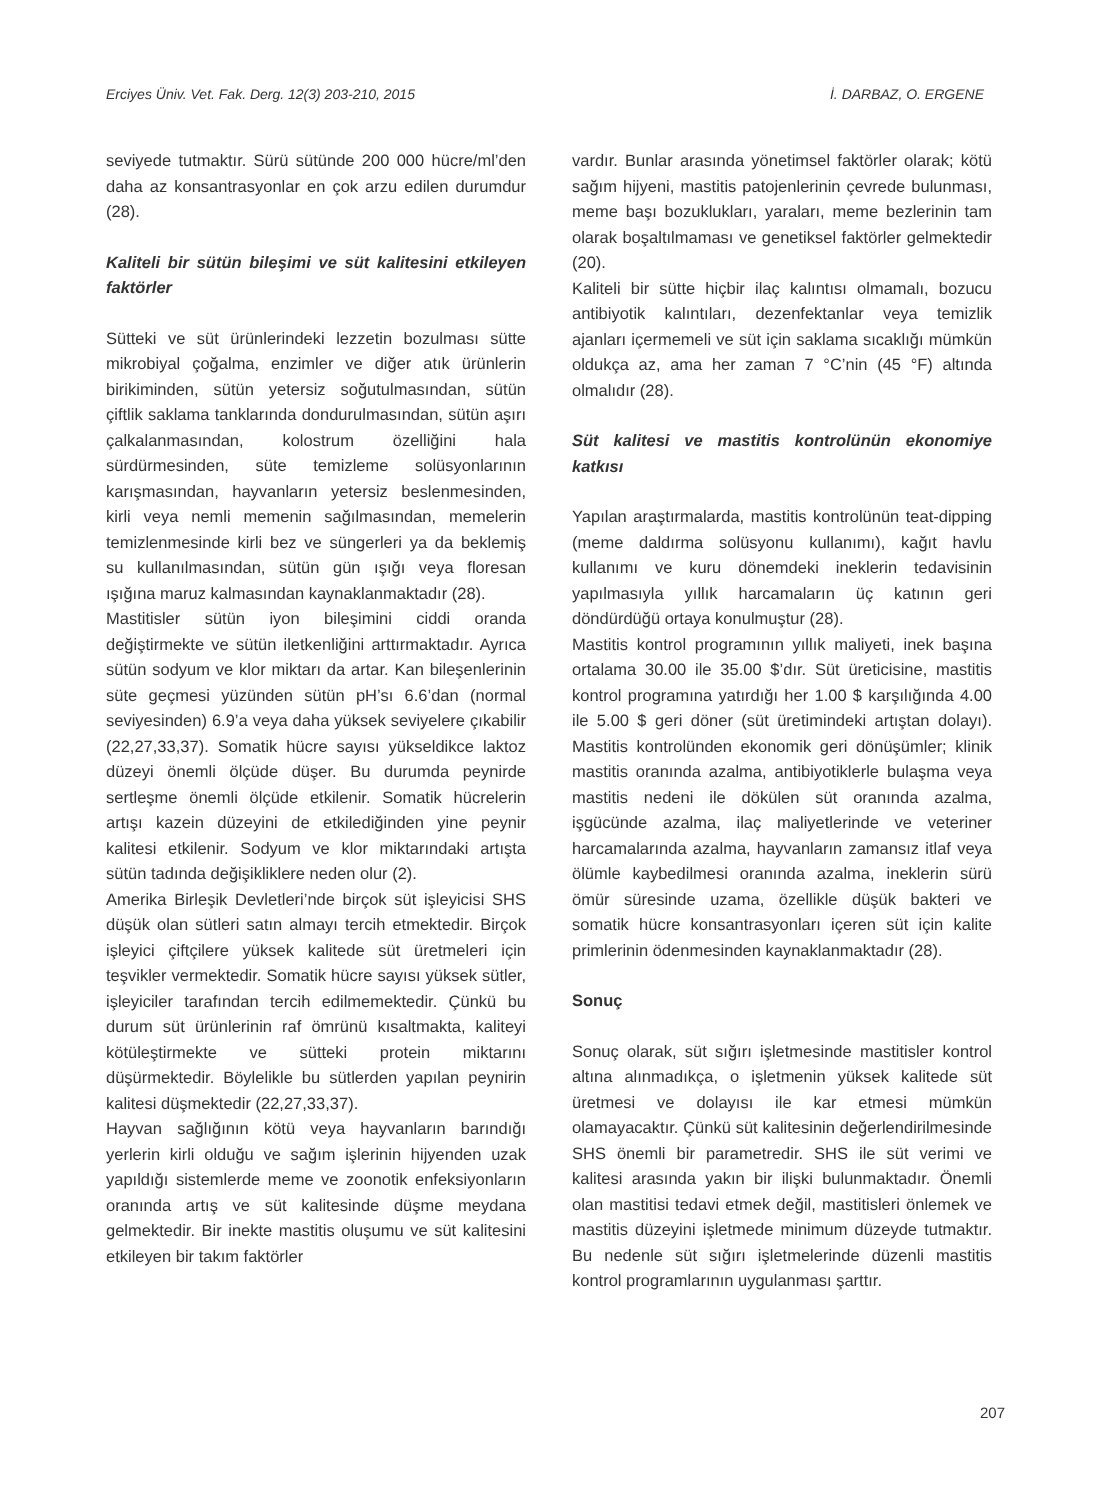Erciyes Üniv. Vet. Fak. Derg. 12(3) 203-210, 2015 İ. DARBAZ, O. ERGENE
seviyede tutmaktır. Sürü sütünde 200 000 hücre/ml’den daha az konsantrasyonlar en çok arzu edilen durumdur (28).
Kaliteli bir sütün bileşimi ve süt kalitesini etkileyen faktörler
Sütteki ve süt ürünlerindeki lezzetin bozulması sütte mikrobiyal çoğalma, enzimler ve diğer atık ürünlerin birikiminden, sütün yetersiz soğutulmasından, sütün çiftlik saklama tanklarında dondurulmasından, sütün aşırı çalkalanmasından, kolostrum özelliğini hala sürdürmesinden, süte temizleme solüsyonlarının karışmasından, hayvanların yetersiz beslenmesinden, kirli veya nemli memenin sağılmasından, memelerin temizlenmesinde kirli bez ve süngerleri ya da beklemiş su kullanılmasından, sütün gün ışığı veya floresan ışığına maruz kalmasından kaynaklanmaktadır (28).
Mastitisler sütün iyon bileşimini ciddi oranda değiştirmekte ve sütün iletkenliğini arttırmaktadır. Ayrıca sütün sodyum ve klor miktarı da artar. Kan bileşenlerinin süte geçmesi yüzünden sütün pH’sı 6.6’dan (normal seviyesinden) 6.9’a veya daha yüksek seviyelere çıkabilir (22,27,33,37). Somatik hücre sayısı yükseldikce laktoz düzeyi önemli ölçüde düşer. Bu durumda peynirde sertleşme önemli ölçüde etkilenir. Somatik hücrelerin artışı kazein düzeyini de etkilediğinden yine peynir kalitesi etkilenir. Sodyum ve klor miktarındaki artışta sütün tadında değişikliklere neden olur (2).
Amerika Birleşik Devletleri’nde birçok süt işleyicisi SHS düşük olan sütleri satın almayı tercih etmektedir. Birçok işleyici çiftçilere yüksek kalitede süt üretmeleri için teşvikler vermektedir. Somatik hücre sayısı yüksek sütler, işleyiciler tarafından tercih edilmemektedir. Çünkü bu durum süt ürünlerinin raf ömrünü kısaltmakta, kaliteyi kötüleştirmekte ve sütteki protein miktarını düşürmektedir. Böylelikle bu sütlerden yapılan peynirin kalitesi düşmektedir (22,27,33,37).
Hayvan sağlığının kötü veya hayvanların barındığı yerlerin kirli olduğu ve sağım işlerinin hijyenden uzak yapıldığı sistemlerde meme ve zoonotik enfeksiyonların oranında artış ve süt kalitesinde düşme meydana gelmektedir. Bir inekte mastitis oluşumu ve süt kalitesini etkileyen bir takım faktörler
vardır. Bunlar arasında yönetimsel faktörler olarak; kötü sağım hijyeni, mastitis patojenlerinin çevrede bulunması, meme başı bozuklukları, yaraları, meme bezlerinin tam olarak boşaltılmaması ve genetiksel faktörler gelmektedir (20).
Kaliteli bir sütte hiçbir ilaç kalıntısı olmamalı, bozucu antibiyotik kalıntıları, dezenfektanlar veya temizlik ajanları içermemeli ve süt için saklama sıcaklığı mümkün oldukça az, ama her zaman 7 °C’nin (45 °F) altında olmalıdır (28).
Süt kalitesi ve mastitis kontrolünün ekonomiye katkısı
Yapılan araştırmalarda, mastitis kontrolünün teat-dipping (meme daldırma solüsyonu kullanımı), kağıt havlu kullanımı ve kuru dönemdeki ineklerin tedavisinin yapılmasıyla yıllık harcamaların üç katının geri döndürdüğü ortaya konulmuştur (28).
Mastitis kontrol programının yıllık maliyeti, inek başına ortalama 30.00 ile 35.00 $’dır. Süt üreticisine, mastitis kontrol programına yatırdığı her 1.00 $ karşılığında 4.00 ile 5.00 $ geri döner (süt üretimindeki artıştan dolayı). Mastitis kontrolünden ekonomik geri dönüşümler; klinik mastitis oranında azalma, antibiyotiklerle bulaşma veya mastitis nedeni ile dökülen süt oranında azalma, işgücünde azalma, ilaç maliyetlerinde ve veteriner harcamalarında azalma, hayvanların zamansız itlaf veya ölümle kaybedilmesi oranında azalma, ineklerin sürü ömür süresinde uzama, özellikle düşük bakteri ve somatik hücre konsantrasyonları içeren süt için kalite primlerinin ödenmesinden kaynaklanmaktadır (28).
Sonuç
Sonuç olarak, süt sığırı işletmesinde mastitisler kontrol altına alınmadıkça, o işletmenin yüksek kalitede süt üretmesi ve dolayısı ile kar etmesi mümkün olamayacaktır. Çünkü süt kalitesinin değerlendirilmesinde SHS önemli bir parametredir. SHS ile süt verimi ve kalitesi arasında yakın bir ilişki bulunmaktadır. Önemli olan mastitisi tedavi etmek değil, mastitisleri önlemek ve mastitis düzeyini işletmede minimum düzeyde tutmaktır. Bu nedenle süt sığırı işletmelerinde düzenli mastitis kontrol programlarının uygulanması şarttır.
207